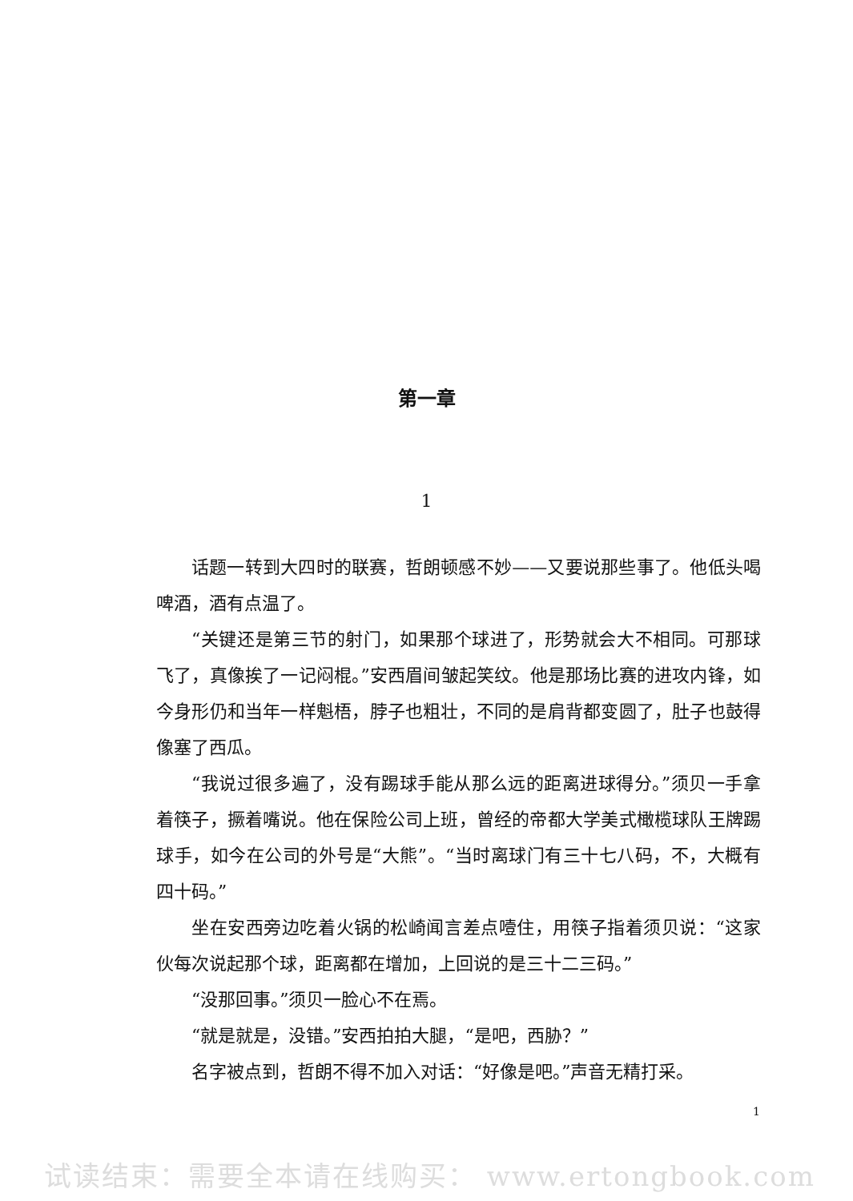第一章
1
话题一转到大四时的联赛，哲朗顿感不妙——又要说那些事了。他低头喝啤酒，酒有点温了。
“关键还是第三节的射门，如果那个球进了，形势就会大不相同。可那球飞了，真像挨了一记闷棍。”安西眉间皱起笑纹。他是那场比赛的进攻内锋，如今身形仍和当年一样魁梧，脖子也粗壮，不同的是肩背都变圆了，肚子也鼓得像塞了西瓜。
“我说过很多遍了，没有踢球手能从那么远的距离进球得分。”须贝一手拿着筷子，撅着嘴说。他在保险公司上班，曾经的帝都大学美式橄榄球队王牌踢球手，如今在公司的外号是“大熊”。“当时离球门有三十七八码，不，大概有四十码。”
坐在安西旁边吃着火锅的松崎闻言差点噎住，用筷子指着须贝说：“这家伙每次说起那个球，距离都在增加，上回说的是三十二三码。”
“没那回事。”须贝一脸心不在焉。
“就是就是，没错。”安西拍拍大腿，“是吧，西胁？”
名字被点到，哲朗不得不加入对话：“好像是吧。”声音无精打采。
1
试读结束：需要全本请在线购买： www.ertongbook.com